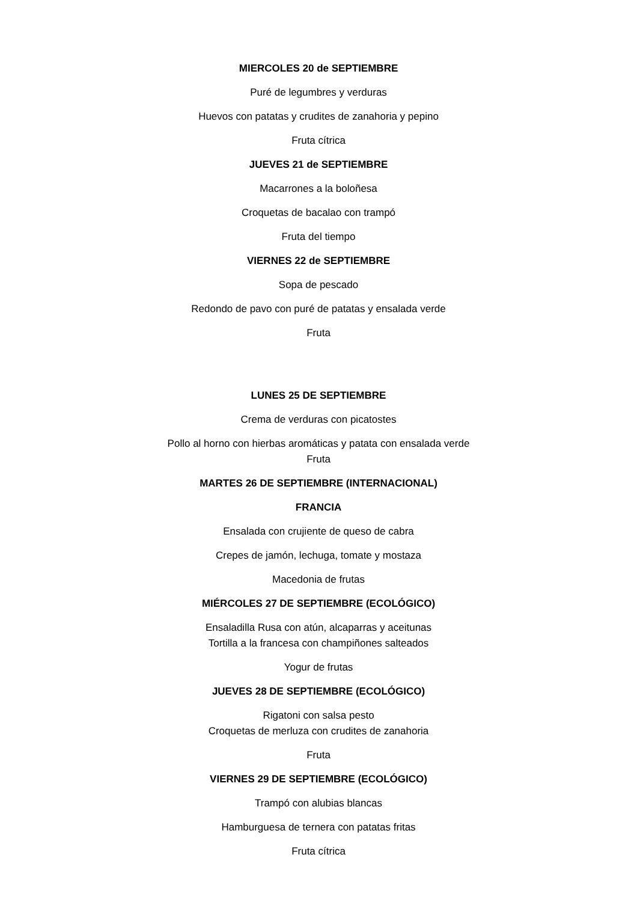MIERCOLES 20 de SEPTIEMBRE
Puré de legumbres y verduras
Huevos con patatas y crudites de zanahoria y pepino
Fruta cítrica
JUEVES 21 de SEPTIEMBRE
Macarrones a la boloñesa
Croquetas de bacalao con trampó
Fruta del tiempo
VIERNES 22 de SEPTIEMBRE
Sopa de pescado
Redondo de pavo con puré de patatas y ensalada verde
Fruta
LUNES 25 DE SEPTIEMBRE
Crema de verduras con picatostes
Pollo al horno con hierbas aromáticas y patata con ensalada verde
Fruta
MARTES 26 DE SEPTIEMBRE (INTERNACIONAL)
FRANCIA
Ensalada con crujiente de queso de cabra
Crepes de jamón, lechuga, tomate y mostaza
Macedonia de frutas
MIÉRCOLES 27 DE SEPTIEMBRE (ECOLÓGICO)
Ensaladilla Rusa con atún, alcaparras y aceitunas
Tortilla a la francesa con champiñones salteados
Yogur de frutas
JUEVES 28 DE SEPTIEMBRE (ECOLÓGICO)
Rigatoni con salsa pesto
Croquetas de merluza con crudites de zanahoria
Fruta
VIERNES 29 DE SEPTIEMBRE (ECOLÓGICO)
Trampó con alubias blancas
Hamburguesa de ternera con patatas fritas
Fruta cítrica